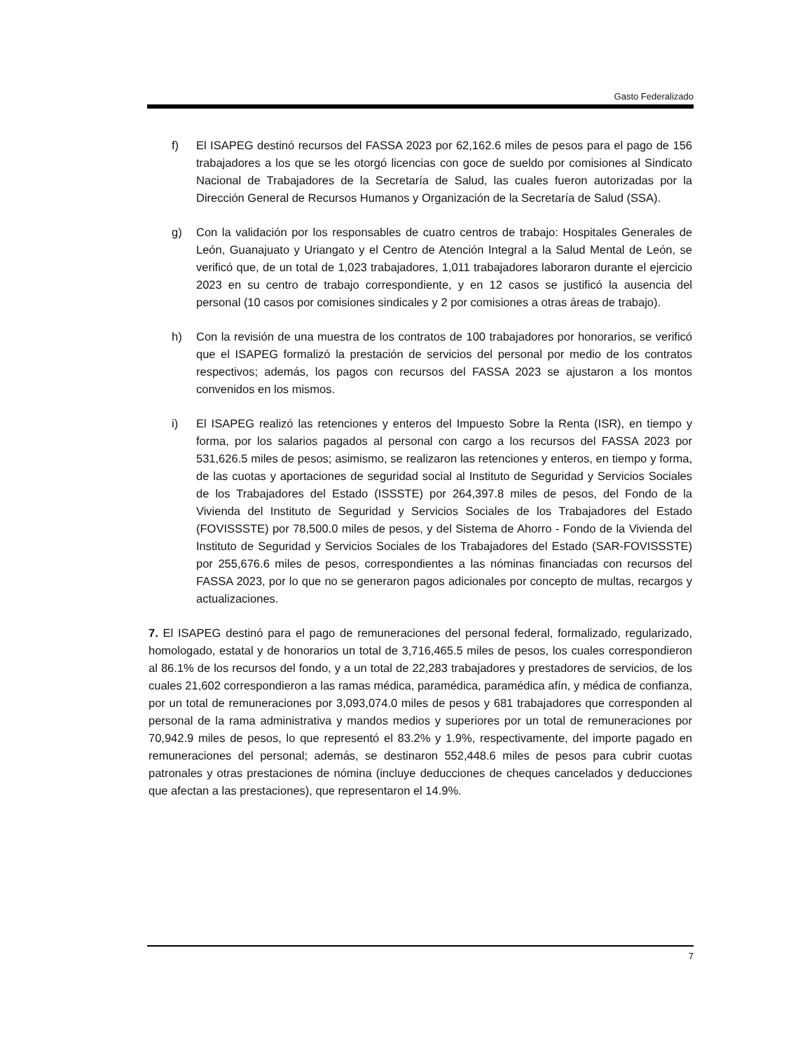Gasto Federalizado
f) El ISAPEG destinó recursos del FASSA 2023 por 62,162.6 miles de pesos para el pago de 156 trabajadores a los que se les otorgó licencias con goce de sueldo por comisiones al Sindicato Nacional de Trabajadores de la Secretaría de Salud, las cuales fueron autorizadas por la Dirección General de Recursos Humanos y Organización de la Secretaría de Salud (SSA).
g) Con la validación por los responsables de cuatro centros de trabajo: Hospitales Generales de León, Guanajuato y Uriangato y el Centro de Atención Integral a la Salud Mental de León, se verificó que, de un total de 1,023 trabajadores, 1,011 trabajadores laboraron durante el ejercicio 2023 en su centro de trabajo correspondiente, y en 12 casos se justificó la ausencia del personal (10 casos por comisiones sindicales y 2 por comisiones a otras áreas de trabajo).
h) Con la revisión de una muestra de los contratos de 100 trabajadores por honorarios, se verificó que el ISAPEG formalizó la prestación de servicios del personal por medio de los contratos respectivos; además, los pagos con recursos del FASSA 2023 se ajustaron a los montos convenidos en los mismos.
i) El ISAPEG realizó las retenciones y enteros del Impuesto Sobre la Renta (ISR), en tiempo y forma, por los salarios pagados al personal con cargo a los recursos del FASSA 2023 por 531,626.5 miles de pesos; asimismo, se realizaron las retenciones y enteros, en tiempo y forma, de las cuotas y aportaciones de seguridad social al Instituto de Seguridad y Servicios Sociales de los Trabajadores del Estado (ISSSTE) por 264,397.8 miles de pesos, del Fondo de la Vivienda del Instituto de Seguridad y Servicios Sociales de los Trabajadores del Estado (FOVISSSTE) por 78,500.0 miles de pesos, y del Sistema de Ahorro - Fondo de la Vivienda del Instituto de Seguridad y Servicios Sociales de los Trabajadores del Estado (SAR-FOVISSSTE) por 255,676.6 miles de pesos, correspondientes a las nóminas financiadas con recursos del FASSA 2023, por lo que no se generaron pagos adicionales por concepto de multas, recargos y actualizaciones.
7. El ISAPEG destinó para el pago de remuneraciones del personal federal, formalizado, regularizado, homologado, estatal y de honorarios un total de 3,716,465.5 miles de pesos, los cuales correspondieron al 86.1% de los recursos del fondo, y a un total de 22,283 trabajadores y prestadores de servicios, de los cuales 21,602 correspondieron a las ramas médica, paramédica, paramédica afín, y médica de confianza, por un total de remuneraciones por 3,093,074.0 miles de pesos y 681 trabajadores que corresponden al personal de la rama administrativa y mandos medios y superiores por un total de remuneraciones por 70,942.9 miles de pesos, lo que representó el 83.2% y 1.9%, respectivamente, del importe pagado en remuneraciones del personal; además, se destinaron 552,448.6 miles de pesos para cubrir cuotas patronales y otras prestaciones de nómina (incluye deducciones de cheques cancelados y deducciones que afectan a las prestaciones), que representaron el 14.9%.
7